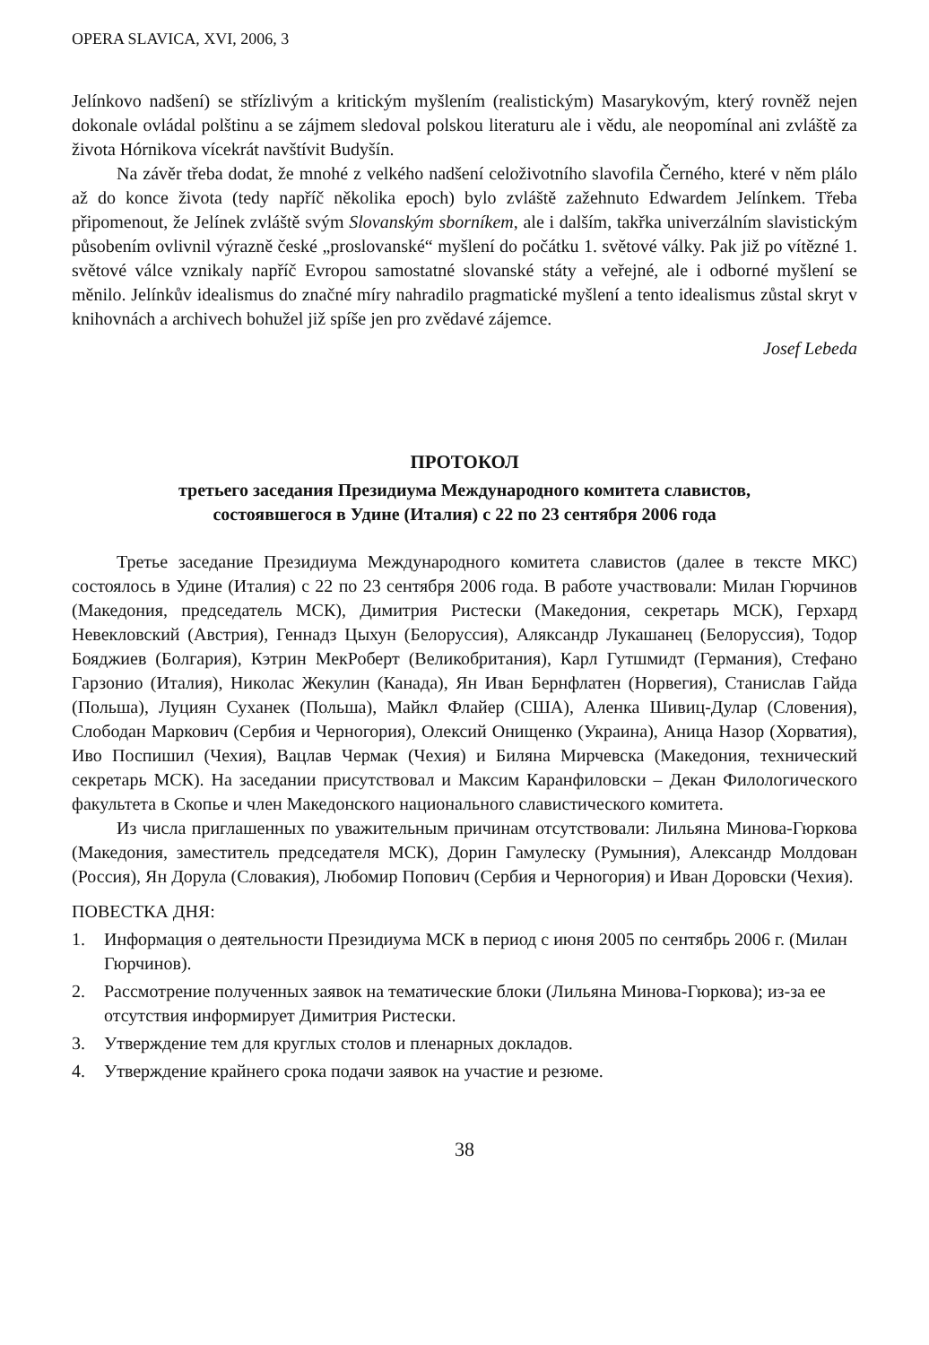OPERA SLAVICA, XVI, 2006, 3
Jelínkovo nadšení) se střízlivým a kritickým myšlením (realistickým) Masarykovým, který rovněž nejen dokonale ovládal polštinu a se zájmem sledoval polskou literaturu ale i vědu, ale neopomínal ani zvláště za života Hórnikova vícekrát navštívit Budyšín.
Na závěr třeba dodat, že mnohé z velkého nadšení celoživotního slavofila Černého, které v něm plálo až do konce života (tedy napříč několika epoch) bylo zvláště zažehnuto Edwardem Jelínkem. Třeba připomenout, že Jelínek zvláště svým Slovanským sborníkem, ale i dalším, takřka univerzálním slavistickým působením ovlivnil výrazně české „proslovanské“ myšlení do počátku 1. světové války. Pak již po vítězné 1. světové válce vznikaly napříč Evropou samostatné slovanské státy a veřejné, ale i odborné myšlení se měnilo. Jelínkův idealismus do značné míry nahradilo pragmatické myšlení a tento idealismus zůstal skryt v knihovnách a archivech bohužel již spíše jen pro zvědavé zájemce.
Josef Lebeda
ПРОТОКОЛ
третьего заседания Президиума Международного комитета славистов,
состоявшегося в Удине (Италия) с 22 по 23 сентября 2006 года
Третье заседание Президиума Международного комитета славистов (далее в тексте МКС) состоялось в Удине (Италия) с 22 по 23 сентября 2006 года. В работе участвовали: Милан Гюрчинов (Македония, председатель МСК), Димитрия Ристески (Македония, секретарь МСК), Герхард Невекловский (Австрия), Геннадз Цыхун (Белоруссия), Аляксандр Лукашанец (Белоруссия), Тодор Бояджиев (Болгария), Кэтрин МекРоберт (Великобритания), Карл Гутшмидт (Германия), Стефано Гарзонио (Италия), Николас Жекулин (Канада), Ян Иван Бернфлатен (Норвегия), Станислав Гайда (Польша), Луциян Суханек (Польша), Майкл Флайер (США), Аленка Шивиц-Дулар (Словения), Слободан Маркович (Сербия и Черногория), Олексий Онищенко (Украина), Аница Назор (Хорватия), Иво Поспишил (Чехия), Вацлав Чермак (Чехия) и Биляна Мирчевска (Македония, технический секретарь МСК). На заседании присутствовал и Максим Каранфиловски – Декан Филологического факультета в Скопье и член Македонского национального славистического комитета.
Из числа приглашенных по уважительным причинам отсутствовали: Лильяна Минова-Гюркова (Македония, заместитель председателя МСК), Дорин Гамулеску (Румыния), Александр Молдован (Россия), Ян Дорула (Словакия), Любомир Попович (Сербия и Черногория) и Иван Доровски (Чехия).
ПОВЕСТКА ДНЯ:
1. Информация о деятельности Президиума МСК в период с июня 2005 по сентябрь 2006 г. (Милан Гюрчинов).
2. Рассмотрение полученных заявок на тематические блоки (Лильяна Минова-Гюркова); из-за ее отсутствия информирует Димитрия Ристески.
3. Утверждение тем для круглых столов и пленарных докладов.
4. Утверждение крайнего срока подачи заявок на участие и резюме.
38